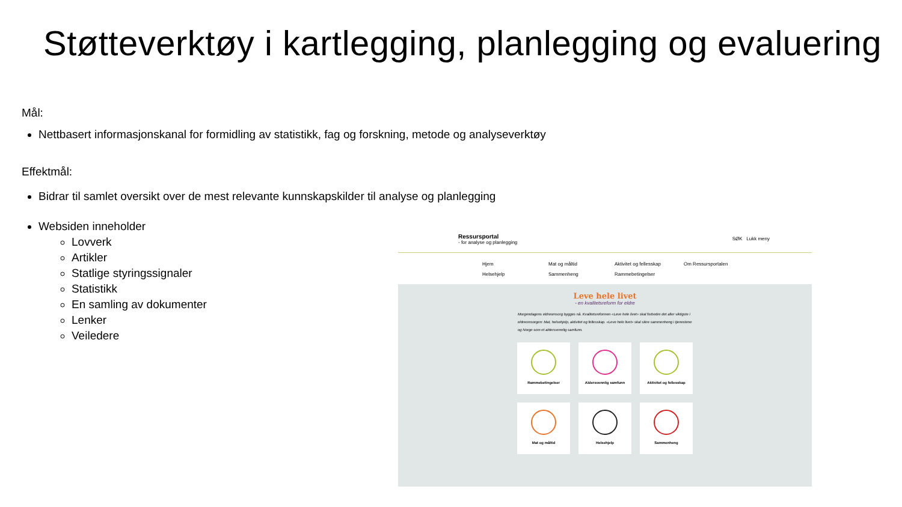Støtteverktøy i kartlegging, planlegging og evaluering
Mål:
Nettbasert informasjonskanal for formidling av statistikk, fag og forskning, metode og analyseverktøy
Effektmål:
Bidrar til samlet oversikt over de mest relevante kunnskapskilder til analyse og planlegging
Websiden inneholder
Lovverk
Artikler
Statlige styringssignaler
Statistikk
En samling av dokumenter
Lenker
Veiledere
Ressursportal
- for analyse og planlegging
SØK Lukk meny
Hjem Mat og måltid Aktivitet og fellesskap Om Ressursportalen Helsehjelp Sammenheng Rammebetingelser
Leve hele livet
- en kvalitetsreform for eldre
Morgendagens eldreomsorg bygges nå. Kvalitetsreformen «Leve hele livet» skal forbedre det aller viktigste i eldreomsorgen: Mat, helsehjelp, aktivitet og fellesskap. «Leve hele livet» skal sikre sammenheng i tjenestene og Norge som et aldersvennlig samfunn.
Rammebetingelser
Aldersvennlig samfunn
Aktivitet og fellesskap
Mat og måltid
Helsehjelp
Sammenheng